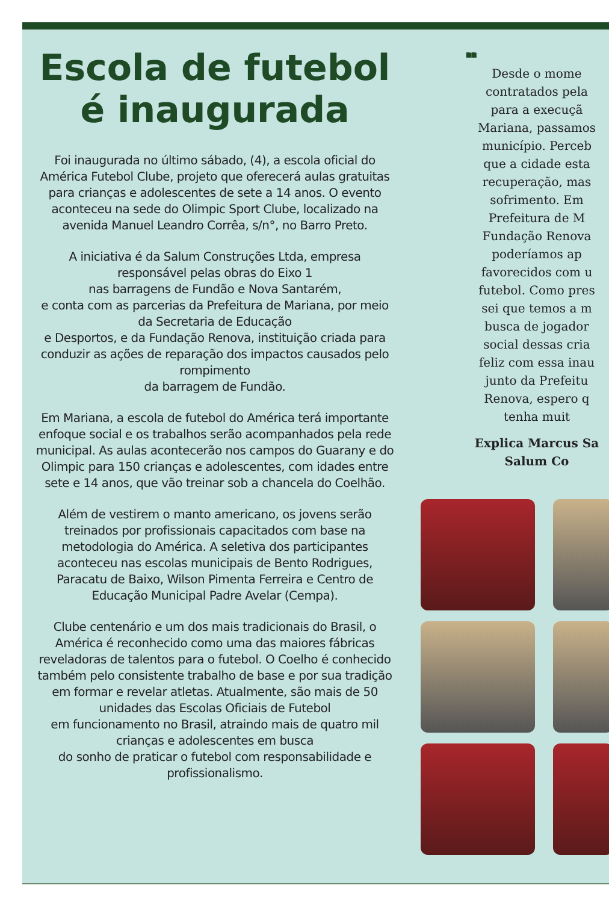Escola de futebol
é inaugurada
Foi inaugurada no último sábado, (4), a escola oficial do América Futebol Clube, projeto que oferecerá aulas gratuitas para crianças e adolescentes de sete a 14 anos. O evento aconteceu na sede do Olimpic Sport Clube, localizado na avenida Manuel Leandro Corrêa, s/n°, no Barro Preto.
A iniciativa é da Salum Construções Ltda, empresa responsável pelas obras do Eixo 1
nas barragens de Fundão e Nova Santarém,
e conta com as parcerias da Prefeitura de Mariana, por meio da Secretaria de Educação
e Desportos, e da Fundação Renova, instituição criada para conduzir as ações de reparação dos impactos causados pelo rompimento
da barragem de Fundão.
Em Mariana, a escola de futebol do América terá importante enfoque social e os trabalhos serão acompanhados pela rede municipal. As aulas acontecerão nos campos do Guarany e do Olimpic para 150 crianças e adolescentes, com idades entre sete e 14 anos, que vão treinar sob a chancela do Coelhão.
Além de vestirem o manto americano, os jovens serão treinados por profissionais capacitados com base na metodologia do América. A seletiva dos participantes aconteceu nas escolas municipais de Bento Rodrigues, Paracatu de Baixo, Wilson Pimenta Ferreira e Centro de Educação Municipal Padre Avelar (Cempa).
Clube centenário e um dos mais tradicionais do Brasil, o América é reconhecido como uma das maiores fábricas reveladoras de talentos para o futebol. O Coelho é conhecido também pelo consistente trabalho de base e por sua tradição em formar e revelar atletas. Atualmente, são mais de 50 unidades das Escolas Oficiais de Futebol
em funcionamento no Brasil, atraindo mais de quatro mil crianças e adolescentes em busca
do sonho de praticar o futebol com responsabilidade e profissionalismo.
❝
Desde o mome
contratados pela
para a execuçã
Mariana, passamos
município. Perceb
que a cidade esta
recuperação, mas
sofrimento. Em
Prefeitura de M
Fundação Renova
poderíamos ap
favorecidos com u
futebol. Como pres
sei que temos a m
busca de jogador
social dessas cria
feliz com essa inau
junto da Prefeitu
Renova, espero q
tenha muit
Explica Marcus Sa
Salum Co